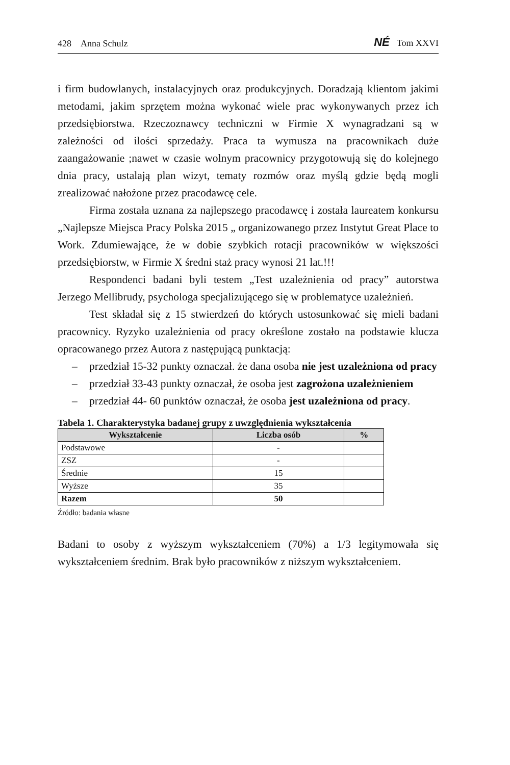428 Anna Schulz NÉ Tom XXVI
i firm budowlanych, instalacyjnych oraz produkcyjnych. Doradzają klientom jakimi metodami, jakim sprzętem można wykonać wiele prac wykonywanych przez ich przedsiębiorstwa. Rzeczoznawcy techniczni w Firmie X wynagradzani są w zależności od ilości sprzedaży. Praca ta wymusza na pracownikach duże zaangażowanie ;nawet w czasie wolnym pracownicy przygotowują się do kolejnego dnia pracy, ustalają plan wizyt, tematy rozmów oraz myślą gdzie będą mogli zrealizować nałożone przez pracodawcę cele.
Firma została uznana za najlepszego pracodawcę i została laureatem konkursu „Najlepsze Miejsca Pracy Polska 2015 „ organizowanego przez Instytut Great Place to Work. Zdumiewające, że w dobie szybkich rotacji pracowników w większości przedsiębiorstw, w Firmie X średni staż pracy wynosi 21 lat.!!!
Respondenci badani byli testem „Test uzależnienia od pracy” autorstwa Jerzego Mellibrudy, psychologa specjalizującego się w problematyce uzależnień.
Test składał się z 15 stwierdzeń do których ustosunkować się mieli badani pracownicy. Ryzyko uzależnienia od pracy określone zostało na podstawie klucza opracowanego przez Autora z następującą punktacją:
– przedział 15-32 punkty oznaczał. że dana osoba nie jest uzależniona od pracy
– przedział 33-43 punkty oznaczał, że osoba jest zagrożona uzależnieniem
– przedział 44- 60 punktów oznaczał, że osoba jest uzależniona od pracy.
Tabela 1. Charakterystyka badanej grupy z uwzględnienia wykształcenia
| Wykształcenie | Liczba osób | % |
| --- | --- | --- |
| Podstawowe | - | |
| ZSZ | - | |
| Średnie | 15 | |
| Wyższe | 35 | |
| Razem | 50 | |
Źródło: badania własne
Badani to osoby z wyższym wykształceniem (70%) a 1/3 legitymowała się wykształceniem średnim. Brak było pracowników z niższym wykształceniem.